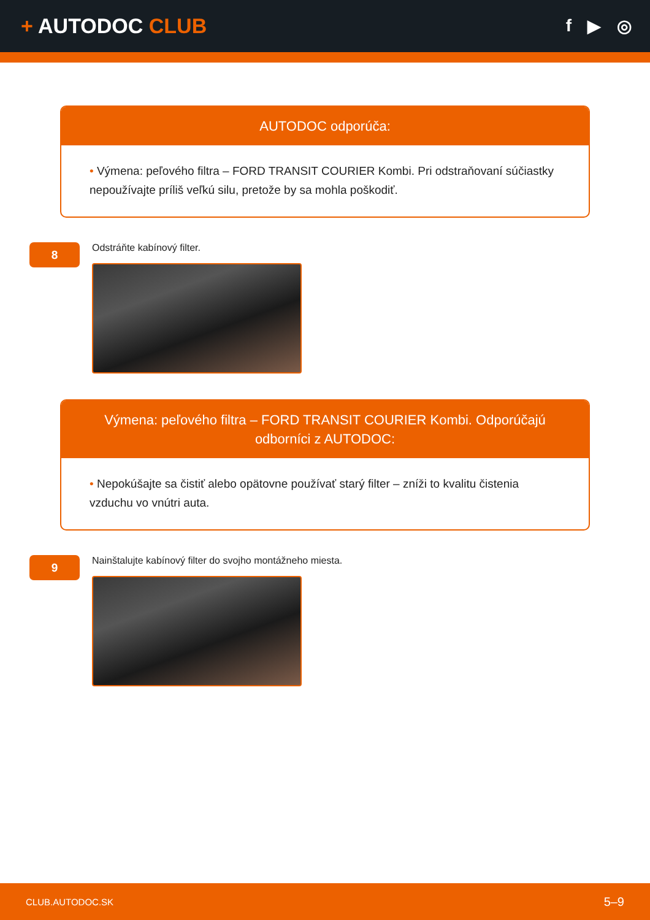+ AUTODOC CLUB
f ▶ ◎
AUTODOC odporúča:
• Výmena: peľového filtra – FORD TRANSIT COURIER Kombi. Pri odstraňovaní súčiastky nepoužívajte príliš veľkú silu, pretože by sa mohla poškodiť.
8
Odstráňte kabínový filter.
Výmena: peľového filtra – FORD TRANSIT COURIER Kombi. Odporúčajú odborníci z AUTODOC:
• Nepokúšajte sa čistiť alebo opätovne používať starý filter – zníži to kvalitu čistenia vzduchu vo vnútri auta.
9
Nainštalujte kabínový filter do svojho montážneho miesta.
CLUB.AUTODOC.SK 5–9